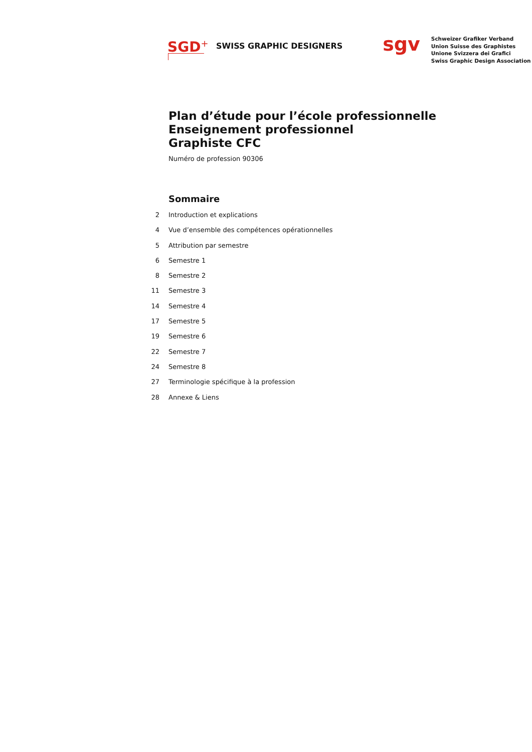SGD<sup>+</sup>
SWISS GRAPHIC DESIGNERS
sgv
Schweizer Grafiker Verband
Union Suisse des Graphistes
Unione Svizzera dei Grafici
Swiss Graphic Design Association
Plan d’étude pour l’école professionnelle
Enseignement professionnel
Graphiste CFC
Numéro de profession 90306
Sommaire
2 Introduction et explications
4 Vue d’ensemble des compétences opérationnelles
5 Attribution par semestre
6 Semestre 1
8 Semestre 2
11 Semestre 3
14 Semestre 4
17 Semestre 5
19 Semestre 6
22 Semestre 7
24 Semestre 8
27 Terminologie spécifique à la profession
28 Annexe & Liens